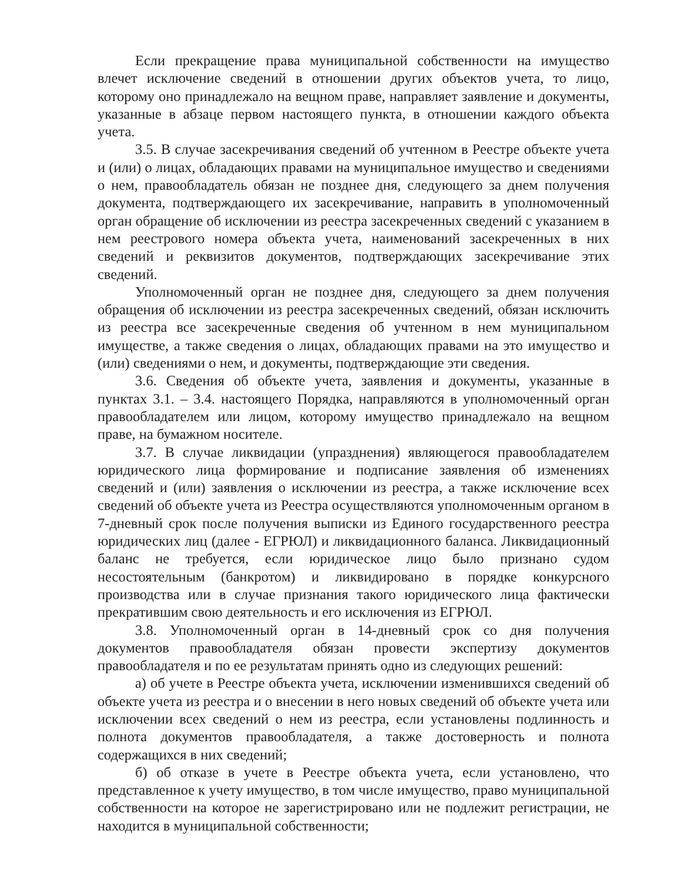Если прекращение права муниципальной собственности на имущество влечет исключение сведений в отношении других объектов учета, то лицо, которому оно принадлежало на вещном праве, направляет заявление и документы, указанные в абзаце первом настоящего пункта, в отношении каждого объекта учета.
3.5. В случае засекречивания сведений об учтенном в Реестре объекте учета и (или) о лицах, обладающих правами на муниципальное имущество и сведениями о нем, правообладатель обязан не позднее дня, следующего за днем получения документа, подтверждающего их засекречивание, направить в уполномоченный орган обращение об исключении из реестра засекреченных сведений с указанием в нем реестрового номера объекта учета, наименований засекреченных в них сведений и реквизитов документов, подтверждающих засекречивание этих сведений.
Уполномоченный орган не позднее дня, следующего за днем получения обращения об исключении из реестра засекреченных сведений, обязан исключить из реестра все засекреченные сведения об учтенном в нем муниципальном имуществе, а также сведения о лицах, обладающих правами на это имущество и (или) сведениями о нем, и документы, подтверждающие эти сведения.
3.6. Сведения об объекте учета, заявления и документы, указанные в пунктах 3.1. – 3.4. настоящего Порядка, направляются в уполномоченный орган правообладателем или лицом, которому имущество принадлежало на вещном праве, на бумажном носителе.
3.7. В случае ликвидации (упразднения) являющегося правообладателем юридического лица формирование и подписание заявления об изменениях сведений и (или) заявления о исключении из реестра, а также исключение всех сведений об объекте учета из Реестра осуществляются уполномоченным органом в 7-дневный срок после получения выписки из Единого государственного реестра юридических лиц (далее - ЕГРЮЛ) и ликвидационного баланса. Ликвидационный баланс не требуется, если юридическое лицо было признано судом несостоятельным (банкротом) и ликвидировано в порядке конкурсного производства или в случае признания такого юридического лица фактически прекратившим свою деятельность и его исключения из ЕГРЮЛ.
3.8. Уполномоченный орган в 14-дневный срок со дня получения документов правообладателя обязан провести экспертизу документов правообладателя и по ее результатам принять одно из следующих решений:
а) об учете в Реестре объекта учета, исключении изменившихся сведений об объекте учета из реестра и о внесении в него новых сведений об объекте учета или исключении всех сведений о нем из реестра, если установлены подлинность и полнота документов правообладателя, а также достоверность и полнота содержащихся в них сведений;
б) об отказе в учете в Реестре объекта учета, если установлено, что представленное к учету имущество, в том числе имущество, право муниципальной собственности на которое не зарегистрировано или не подлежит регистрации, не находится в муниципальной собственности;